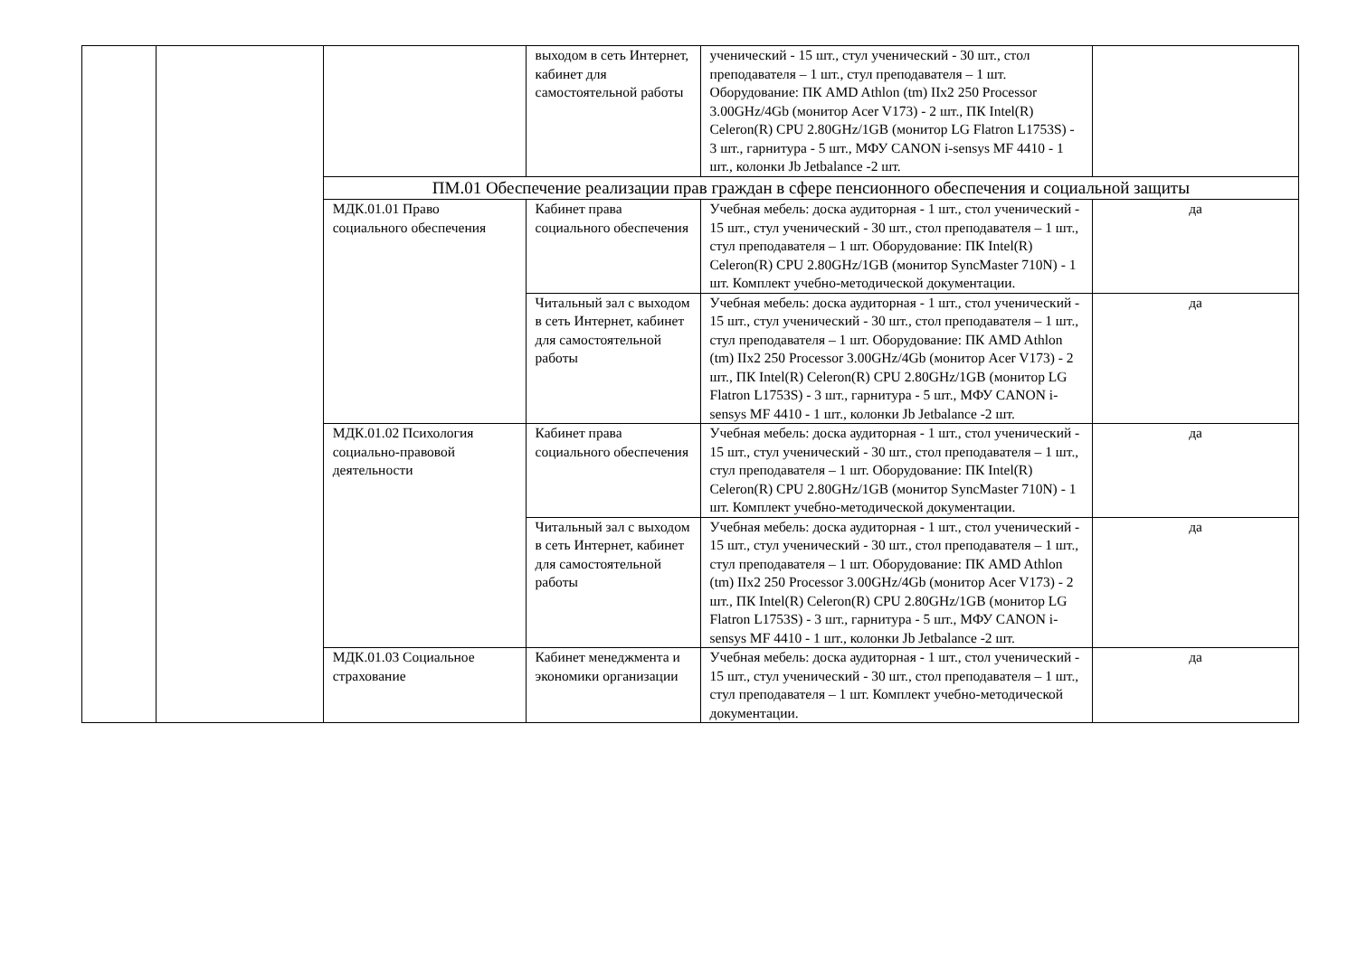| | | | выходом в сеть Интернет, кабинет для самостоятельной работы | ученический - 15 шт., стул ученический - 30 шт., стол преподавателя – 1 шт., стул преподавателя – 1 шт. Оборудование: ПК AMD Athlon (tm) IIx2 250 Processor 3.00GHz/4Gb (монитор Acer V173) - 2 шт., ПК Intel(R) Celeron(R) CPU 2.80GHz/1GB (монитор LG Flatron L1753S) - 3 шт., гарнитура - 5 шт., МФУ CANON i-sensys MF 4410 - 1 шт., колонки Jb Jetbalance -2 шт. | |
| | | ПМ.01 Обеспечение реализации прав граждан в сфере пенсионного обеспечения и социальной защиты | | | |
| | | МДК.01.01 Право социального обеспечения | Кабинет права социального обеспечения | Учебная мебель: доска аудиторная - 1 шт., стол ученический - 15 шт., стул ученический - 30 шт., стол преподавателя – 1 шт., стул преподавателя – 1 шт. Оборудование: ПК Intel(R) Celeron(R) CPU 2.80GHz/1GB (монитор SyncMaster 710N) - 1 шт. Комплект учебно-методической документации. | да |
| | | | Читальный зал с выходом в сеть Интернет, кабинет для самостоятельной работы | Учебная мебель: доска аудиторная - 1 шт., стол ученический - 15 шт., стул ученический - 30 шт., стол преподавателя – 1 шт., стул преподавателя – 1 шт. Оборудование: ПК AMD Athlon (tm) IIx2 250 Processor 3.00GHz/4Gb (монитор Acer V173) - 2 шт., ПК Intel(R) Celeron(R) CPU 2.80GHz/1GB (монитор LG Flatron L1753S) - 3 шт., гарнитура - 5 шт., МФУ CANON i-sensys MF 4410 - 1 шт., колонки Jb Jetbalance -2 шт. | да |
| | | МДК.01.02 Психология социально-правовой деятельности | Кабинет права социального обеспечения | Учебная мебель: доска аудиторная - 1 шт., стол ученический - 15 шт., стул ученический - 30 шт., стол преподавателя – 1 шт., стул преподавателя – 1 шт. Оборудование: ПК Intel(R) Celeron(R) CPU 2.80GHz/1GB (монитор SyncMaster 710N) - 1 шт. Комплект учебно-методической документации. | да |
| | | | Читальный зал с выходом в сеть Интернет, кабинет для самостоятельной работы | Учебная мебель: доска аудиторная - 1 шт., стол ученический - 15 шт., стул ученический - 30 шт., стол преподавателя – 1 шт., стул преподавателя – 1 шт. Оборудование: ПК AMD Athlon (tm) IIx2 250 Processor 3.00GHz/4Gb (монитор Acer V173) - 2 шт., ПК Intel(R) Celeron(R) CPU 2.80GHz/1GB (монитор LG Flatron L1753S) - 3 шт., гарнитура - 5 шт., МФУ CANON i-sensys MF 4410 - 1 шт., колонки Jb Jetbalance -2 шт. | да |
| | | МДК.01.03 Социальное страхование | Кабинет менеджмента и экономики организации | Учебная мебель: доска аудиторная - 1 шт., стол ученический - 15 шт., стул ученический - 30 шт., стол преподавателя – 1 шт., стул преподавателя – 1 шт. Комплект учебно-методической документации. | да |